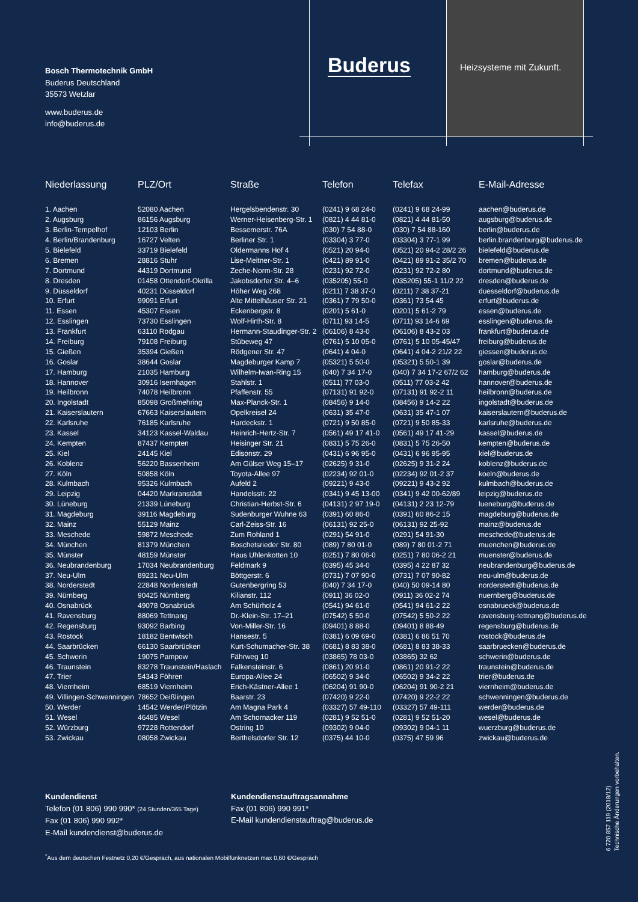Bosch Thermotechnik GmbH
Buderus Deutschland
35573 Wetzlar
www.buderus.de
info@buderus.de
Buderus Heizsysteme mit Zukunft.
| Niederlassung | PLZ/Ort | Straße | Telefon | Telefax | E-Mail-Adresse |
| --- | --- | --- | --- | --- | --- |
| 1. Aachen | 52080 Aachen | Hergelsbendenstr. 30 | (0241) 9 68 24-0 | (0241) 9 68 24-99 | aachen@buderus.de |
| 2. Augsburg | 86156 Augsburg | Werner-Heisenberg-Str. 1 | (0821) 4 44 81-0 | (0821) 4 44 81-50 | augsburg@buderus.de |
| 3. Berlin-Tempelhof | 12103 Berlin | Bessemerstr. 76A | (030) 7 54 88-0 | (030) 7 54 88-160 | berlin@buderus.de |
| 4. Berlin/Brandenburg | 16727 Velten | Berliner Str. 1 | (03304) 3 77-0 | (03304) 3 77-1 99 | berlin.brandenburg@buderus.de |
| 5. Bielefeld | 33719 Bielefeld | Oldermanns Hof 4 | (0521) 20 94-0 | (0521) 20 94-2 28/2 26 | bielefeld@buderus.de |
| 6. Bremen | 28816 Stuhr | Lise-Meitner-Str. 1 | (0421) 89 91-0 | (0421) 89 91-2 35/2 70 | bremen@buderus.de |
| 7. Dortmund | 44319 Dortmund | Zeche-Norm-Str. 28 | (0231) 92 72-0 | (0231) 92 72-2 80 | dortmund@buderus.de |
| 8. Dresden | 01458 Ottendorf-Okrilla | Jakobsdorfer Str. 4–6 | (035205) 55-0 | (035205) 55-1 11/2 22 | dresden@buderus.de |
| 9. Düsseldorf | 40231 Düsseldorf | Höher Weg 268 | (0211) 7 38 37-0 | (0211) 7 38 37-21 | duesseldorf@buderus.de |
| 10. Erfurt | 99091 Erfurt | Alte Mittelhäuser Str. 21 | (0361) 7 79 50-0 | (0361) 73 54 45 | erfurt@buderus.de |
| 11. Essen | 45307 Essen | Eckenbergstr. 8 | (0201) 5 61-0 | (0201) 5 61-2 79 | essen@buderus.de |
| 12. Esslingen | 73730 Esslingen | Wolf-Hirth-Str. 8 | (0711) 93 14-5 | (0711) 93 14-6 69 | esslingen@buderus.de |
| 13. Frankfurt | 63110 Rodgau | Hermann-Staudinger-Str. 2 | (06106) 8 43-0 | (06106) 8 43-2 03 | frankfurt@buderus.de |
| 14. Freiburg | 79108 Freiburg | Stübeweg 47 | (0761) 5 10 05-0 | (0761) 5 10 05-45/47 | freiburg@buderus.de |
| 15. Gießen | 35394 Gießen | Rödgener Str. 47 | (0641) 4 04-0 | (0641) 4 04-2 21/2 22 | giessen@buderus.de |
| 16. Goslar | 38644 Goslar | Magdeburger Kamp 7 | (05321) 5 50-0 | (05321) 5 50-1 39 | goslar@buderus.de |
| 17. Hamburg | 21035 Hamburg | Wilhelm-Iwan-Ring 15 | (040) 7 34 17-0 | (040) 7 34 17-2 67/2 62 | hamburg@buderus.de |
| 18. Hannover | 30916 Isernhagen | Stahlstr. 1 | (0511) 77 03-0 | (0511) 77 03-2 42 | hannover@buderus.de |
| 19. Heilbronn | 74078 Heilbronn | Pfaffenstr. 55 | (07131) 91 92-0 | (07131) 91 92-2 11 | heilbronn@buderus.de |
| 20. Ingolstadt | 85098 Großmehring | Max-Planck-Str. 1 | (08456) 9 14-0 | (08456) 9 14-2 22 | ingolstadt@buderus.de |
| 21. Kaiserslautern | 67663 Kaiserslautern | Opelkreisel 24 | (0631) 35 47-0 | (0631) 35 47-1 07 | kaiserslautern@buderus.de |
| 22. Karlsruhe | 76185 Karlsruhe | Hardeckstr. 1 | (0721) 9 50 85-0 | (0721) 9 50 85-33 | karlsruhe@buderus.de |
| 23. Kassel | 34123 Kassel-Waldau | Heinrich-Hertz-Str. 7 | (0561) 49 17 41-0 | (0561) 49 17 41-29 | kassel@buderus.de |
| 24. Kempten | 87437 Kempten | Heisinger Str. 21 | (0831) 5 75 26-0 | (0831) 5 75 26-50 | kempten@buderus.de |
| 25. Kiel | 24145 Kiel | Edisonstr. 29 | (0431) 6 96 95-0 | (0431) 6 96 95-95 | kiel@buderus.de |
| 26. Koblenz | 56220 Bassenheim | Am Gülser Weg 15–17 | (02625) 9 31-0 | (02625) 9 31-2 24 | koblenz@buderus.de |
| 27. Köln | 50858 Köln | Toyota-Allee 97 | (02234) 92 01-0 | (02234) 92 01-2 37 | koeln@buderus.de |
| 28. Kulmbach | 95326 Kulmbach | Aufeld 2 | (09221) 9 43-0 | (09221) 9 43-2 92 | kulmbach@buderus.de |
| 29. Leipzig | 04420 Markranstädt | Handelsstr. 22 | (0341) 9 45 13-00 | (0341) 9 42 00-62/89 | leipzig@buderus.de |
| 30. Lüneburg | 21339 Lüneburg | Christian-Herbst-Str. 6 | (04131) 2 97 19-0 | (04131) 2 23 12-79 | lueneburg@buderus.de |
| 31. Magdeburg | 39116 Magdeburg | Sudenburger Wuhne 63 | (0391) 60 86-0 | (0391) 60 86-2 15 | magdeburg@buderus.de |
| 32. Mainz | 55129 Mainz | Carl-Zeiss-Str. 16 | (06131) 92 25-0 | (06131) 92 25-92 | mainz@buderus.de |
| 33. Meschede | 59872 Meschede | Zum Rohland 1 | (0291) 54 91-0 | (0291) 54 91-30 | meschede@buderus.de |
| 34. München | 81379 München | Boschetsrieder Str. 80 | (089) 7 80 01-0 | (089) 7 80 01-2 71 | muenchen@buderus.de |
| 35. Münster | 48159 Münster | Haus Uhlenkotten 10 | (0251) 7 80 06-0 | (0251) 7 80 06-2 21 | muenster@buderus.de |
| 36. Neubrandenburg | 17034 Neubrandenburg | Feldmark 9 | (0395) 45 34-0 | (0395) 4 22 87 32 | neubrandenburg@buderus.de |
| 37. Neu-Ulm | 89231 Neu-Ulm | Böttgerstr. 6 | (0731) 7 07 90-0 | (0731) 7 07 90-82 | neu-ulm@buderus.de |
| 38. Norderstedt | 22848 Norderstedt | Gutenbergring 53 | (040) 7 34 17-0 | (040) 50 09-14 80 | norderstedt@buderus.de |
| 39. Nürnberg | 90425 Nürnberg | Kilianstr. 112 | (0911) 36 02-0 | (0911) 36 02-2 74 | nuernberg@buderus.de |
| 40. Osnabrück | 49078 Osnabrück | Am Schürholz 4 | (0541) 94 61-0 | (0541) 94 61-2 22 | osnabrueck@buderus.de |
| 41. Ravensburg | 88069 Tettnang | Dr.-Klein-Str. 17–21 | (07542) 5 50-0 | (07542) 5 50-2 22 | ravensburg-tettnang@buderus.de |
| 42. Regensburg | 93092 Barbing | Von-Miller-Str. 16 | (09401) 8 88-0 | (09401) 8 88-49 | regensburg@buderus.de |
| 43. Rostock | 18182 Bentwisch | Hansestr. 5 | (0381) 6 09 69-0 | (0381) 6 86 51 70 | rostock@buderus.de |
| 44. Saarbrücken | 66130 Saarbrücken | Kurt-Schumacher-Str. 38 | (0681) 8 83 38-0 | (0681) 8 83 38-33 | saarbruecken@buderus.de |
| 45. Schwerin | 19075 Pampow | Fährweg 10 | (03865) 78 03-0 | (03865) 32 62 | schwerin@buderus.de |
| 46. Traunstein | 83278 Traunstein/Haslach | Falkensteinstr. 6 | (0861) 20 91-0 | (0861) 20 91-2 22 | traunstein@buderus.de |
| 47. Trier | 54343 Föhren | Europa-Allee 24 | (06502) 9 34-0 | (06502) 9 34-2 22 | trier@buderus.de |
| 48. Viernheim | 68519 Viernheim | Erich-Kästner-Allee 1 | (06204) 91 90-0 | (06204) 91 90-2 21 | viernheim@buderus.de |
| 49. Villingen-Schwenningen | 78652 Deißlingen | Baarstr. 23 | (07420) 9 22-0 | (07420) 9 22-2 22 | schwenningen@buderus.de |
| 50. Werder | 14542 Werder/Plötzin | Am Magna Park 4 | (03327) 57 49-110 | (03327) 57 49-111 | werder@buderus.de |
| 51. Wesel | 46485 Wesel | Am Schornacker 119 | (0281) 9 52 51-0 | (0281) 9 52 51-20 | wesel@buderus.de |
| 52. Würzburg | 97228 Rottendorf | Ostring 10 | (09302) 9 04-0 | (09302) 9 04-1 11 | wuerzburg@buderus.de |
| 53. Zwickau | 08058 Zwickau | Berthelsdorfer Str. 12 | (0375) 44 10-0 | (0375) 47 59 96 | zwickau@buderus.de |
6 720 857 119 (2018/12)
Technische Änderungen vorbehalten.
Kundendienst
Telefon (01 806) 990 990* (24 Stunden/365 Tage)
Fax (01 806) 990 992*
E-Mail kundendienst@buderus.de
Kundendienstauftragsannahme
Fax (01 806) 990 991*
E-Mail kundendienstauftrag@buderus.de
<sup>*</sup> Aus dem deutschen Festnetz 0,20 €/Gespräch, aus nationalen Mobilfunknetzen max 0,60 €/Gespräch